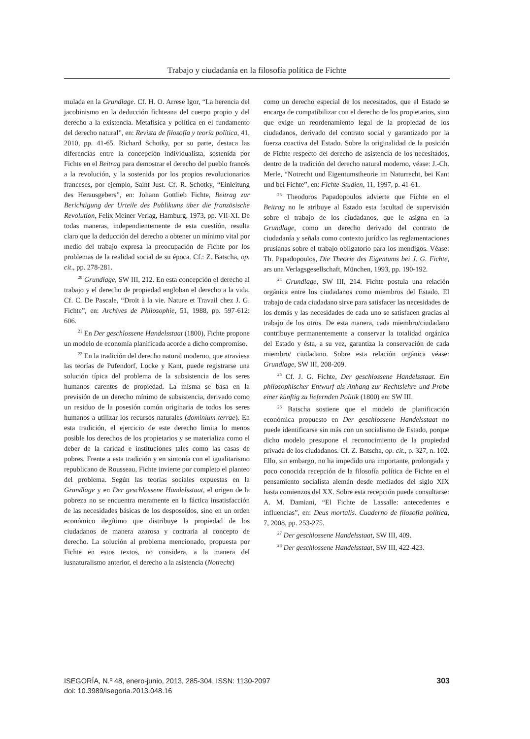Trabajo y ciudadanía en la filosofía política de Fichte
mulada en la Grundlage. Cf. H. O. Arrese Igor, “La herencia del jacobinismo en la deducción fichteana del cuerpo propio y del derecho a la existencia. Metafísica y política en el fundamento del derecho natural”, en: Revista de filosofía y teoría política, 41, 2010, pp. 41-65. Richard Schotky, por su parte, destaca las diferencias entre la concepción individualista, sostenida por Fichte en el Beitrag para demostrar el derecho del pueblo francés a la revolución, y la sostenida por los propios revolucionarios franceses, por ejemplo, Saint Just. Cf. R. Schotky, “Einleitung des Herausgebers”, en: Johann Gottlieb Fichte, Beitrag zur Berichtigung der Urteile des Publikums über die französische Revolution, Felix Meiner Verlag, Hamburg, 1973, pp. VII-XI. De todas maneras, independientemente de esta cuestión, resulta claro que la deducción del derecho a obtener un mínimo vital por medio del trabajo expresa la preocupación de Fichte por los problemas de la realidad social de su época. Cf.: Z. Batscha, op. cit., pp. 278-281.
<sup>20</sup> Grundlage, SW III, 212. En esta concepción el derecho al trabajo y el derecho de propiedad engloban el derecho a la vida. Cf. C. De Pascale, “Droit à la vie. Nature et Travail chez J. G. Fichte”, en: Archives de Philosophie, 51, 1988, pp. 597-612: 606.
<sup>21</sup> En Der geschlossene Handelsstaat (1800), Fichte propone un modelo de economía planificada acorde a dicho compromiso.
<sup>22</sup> En la tradición del derecho natural moderno, que atraviesa las teorías de Pufendorf, Locke y Kant, puede registrarse una solución típica del problema de la subsistencia de los seres humanos carentes de propiedad. La misma se basa en la previsión de un derecho mínimo de subsistencia, derivado como un residuo de la posesión común originaria de todos los seres humanos a utilizar los recursos naturales (dominium terrae). En esta tradición, el ejercicio de este derecho limita lo menos posible los derechos de los propietarios y se materializa como el deber de la caridad e instituciones tales como las casas de pobres. Frente a esta tradición y en sintonía con el igualitarismo republicano de Rousseau, Fichte invierte por completo el planteo del problema. Según las teorías sociales expuestas en la Grundlage y en Der geschlossene Handelsstaat, el origen de la pobreza no se encuentra meramente en la fáctica insatisfacción de las necesidades básicas de los desposeídos, sino en un orden económico ilegítimo que distribuye la propiedad de los ciudadanos de manera azarosa y contraria al concepto de derecho. La solución al problema mencionado, propuesta por Fichte en estos textos, no considera, a la manera del iusnaturalismo anterior, el derecho a la asistencia (Notrecht)
como un derecho especial de los necesitados, que el Estado se encarga de compatibilizar con el derecho de los propietarios, sino que exige un reordenamiento legal de la propiedad de los ciudadanos, derivado del contrato social y garantizado por la fuerza coactiva del Estado. Sobre la originalidad de la posición de Fichte respecto del derecho de asistencia de los necesitados, dentro de la tradición del derecho natural moderno, véase: J.-Ch. Merle, “Notrecht und Eigentumstheorie im Naturrecht, bei Kant und bei Fichte”, en: Fichte-Studien, 11, 1997, p. 41-61.
<sup>23</sup> Theodoros Papadopoulos advierte que Fichte en el Beitrag no le atribuye al Estado esta facultad de supervisión sobre el trabajo de los ciudadanos, que le asigna en la Grundlage, como un derecho derivado del contrato de ciudadanía y señala como contexto jurídico las reglamentaciones prusianas sobre el trabajo obligatorio para los mendigos. Véase: Th. Papadopoulos, Die Theorie des Eigentums bei J. G. Fichte, ars una Verlagsgesellschaft, München, 1993, pp. 190-192.
<sup>24</sup> Grundlage, SW III, 214. Fichte postula una relación orgánica entre los ciudadanos como miembros del Estado. El trabajo de cada ciudadano sirve para satisfacer las necesidades de los demás y las necesidades de cada uno se satisfacen gracias al trabajo de los otros. De esta manera, cada miembro/ciudadano contribuye permanentemente a conservar la totalidad orgánica del Estado y ésta, a su vez, garantiza la conservación de cada miembro/ ciudadano. Sobre esta relación orgánica véase: Grundlage, SW III, 208-209.
<sup>25</sup> Cf. J. G. Fichte, Der geschlossene Handelsstaat. Ein philosophischer Entwurf als Anhang zur Rechtslehre und Probe einer künftig zu liefernden Politik (1800) en: SW III.
<sup>26</sup> Batscha sostiene que el modelo de planificación económica propuesto en Der geschlossene Handelsstaat no puede identificarse sin más con un socialismo de Estado, porque dicho modelo presupone el reconocimiento de la propiedad privada de los ciudadanos. Cf. Z. Batscha, op. cit., p. 327, n. 102. Ello, sin embargo, no ha impedido una importante, prolongada y poco conocida recepción de la filosofía política de Fichte en el pensamiento socialista alemán desde mediados del siglo XIX hasta comienzos del XX. Sobre esta recepción puede consultarse: A. M. Damiani, “El Fichte de Lassalle: antecedentes e influencias”, en: Deus mortalis. Cuaderno de filosofía política, 7, 2008, pp. 253-275.
<sup>27</sup> Der geschlossene Handelsstaat, SW III, 409.
<sup>28</sup> Der geschlossene Handelsstaat, SW III, 422-423.
ISEGORÍA, N.º 48, enero-junio, 2013, 285-304, ISSN: 1130-2097
doi: 10.3989/isegoria.2013.048.16
303